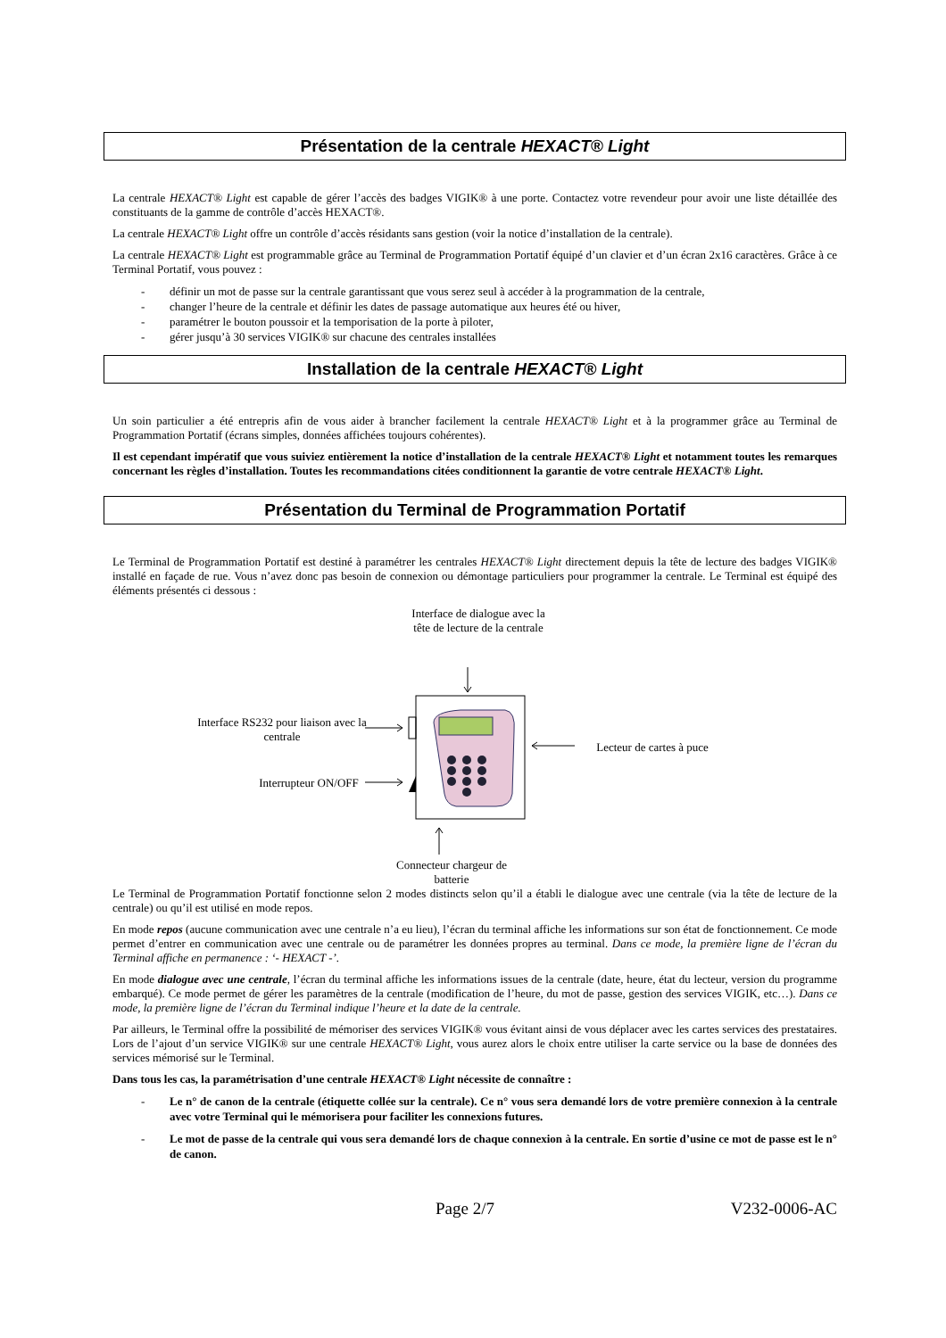Présentation de la centrale HEXACT® Light
La centrale HEXACT® Light est capable de gérer l’accès des badges VIGIK® à une porte. Contactez votre revendeur pour avoir une liste détaillée des constituants de la gamme de contrôle d’accès HEXACT®.
La centrale HEXACT® Light offre un contrôle d’accès résidants sans gestion (voir la notice d’installation de la centrale).
La centrale HEXACT® Light est programmable grâce au Terminal de Programmation Portatif équipé d’un clavier et d’un écran 2x16 caractères. Grâce à ce Terminal Portatif, vous pouvez :
- définir un mot de passe sur la centrale garantissant que vous serez seul à accéder à la programmation de la centrale,
- changer l’heure de la centrale et définir les dates de passage automatique aux heures été ou hiver,
- paramétrer le bouton poussoir et la temporisation de la porte à piloter,
- gérer jusqu’à 30 services VIGIK® sur chacune des centrales installées
Installation de la centrale HEXACT® Light
Un soin particulier a été entrepris afin de vous aider à brancher facilement la centrale HEXACT® Light et à la programmer grâce au Terminal de Programmation Portatif (écrans simples, données affichées toujours cohérentes).
Il est cependant impératif que vous suiviez entièrement la notice d’installation de la centrale HEXACT® Light et notamment toutes les remarques concernant les règles d’installation. Toutes les recommandations citées conditionnent la garantie de votre centrale HEXACT® Light.
Présentation du Terminal de Programmation Portatif
Le Terminal de Programmation Portatif est destiné à paramétrer les centrales HEXACT® Light directement depuis la tête de lecture des badges VIGIK® installé en façade de rue. Vous n’avez donc pas besoin de connexion ou démontage particuliers pour programmer la centrale. Le Terminal est équipé des éléments présentés ci dessous :
Interface de dialogue avec la tête de lecture de la centrale
Interface RS232 pour liaison avec la centrale
Interrupteur ON/OFF
Lecteur de cartes à puce
Connecteur chargeur de batterie
Le Terminal de Programmation Portatif fonctionne selon 2 modes distincts selon qu’il a établi le dialogue avec une centrale (via la tête de lecture de la centrale) ou qu’il est utilisé en mode repos.
En mode repos (aucune communication avec une centrale n’a eu lieu), l’écran du terminal affiche les informations sur son état de fonctionnement. Ce mode permet d’entrer en communication avec une centrale ou de paramétrer les données propres au terminal. Dans ce mode, la première ligne de l’écran du Terminal affiche en permanence : ‘- HEXACT -’.
En mode dialogue avec une centrale, l’écran du terminal affiche les informations issues de la centrale (date, heure, état du lecteur, version du programme embarqué). Ce mode permet de gérer les paramètres de la centrale (modification de l’heure, du mot de passe, gestion des services VIGIK, etc…). Dans ce mode, la première ligne de l’écran du Terminal indique l’heure et la date de la centrale.
Par ailleurs, le Terminal offre la possibilité de mémoriser des services VIGIK® vous évitant ainsi de vous déplacer avec les cartes services des prestataires. Lors de l’ajout d’un service VIGIK® sur une centrale HEXACT® Light, vous aurez alors le choix entre utiliser la carte service ou la base de données des services mémorisé sur le Terminal.
Dans tous les cas, la paramétrisation d’une centrale HEXACT® Light nécessite de connaître :
- Le n° de canon de la centrale (étiquette collée sur la centrale). Ce n° vous sera demandé lors de votre première connexion à la centrale avec votre Terminal qui le mémorisera pour faciliter les connexions futures.
- Le mot de passe de la centrale qui vous sera demandé lors de chaque connexion à la centrale. En sortie d’usine ce mot de passe est le n° de canon.
Page 2/7 V232-0006-AC